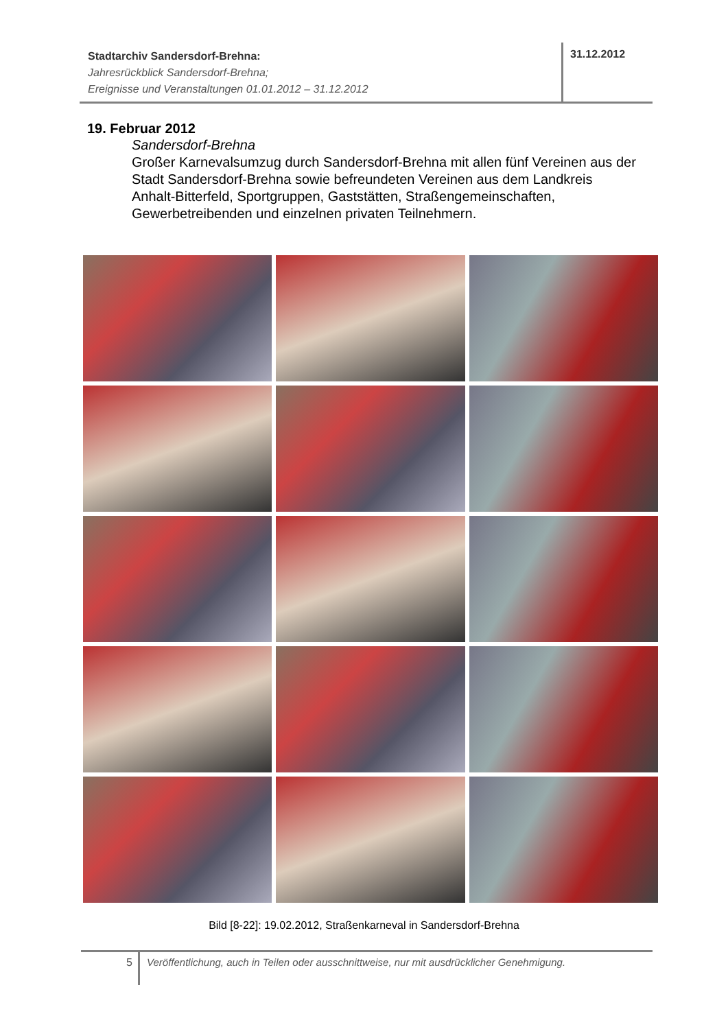Stadtarchiv Sandersdorf-Brehna:
Jahresrückblick Sandersdorf-Brehna;
Ereignisse und Veranstaltungen 01.01.2012 – 31.12.2012
31.12.2012
19. Februar 2012
Sandersdorf-Brehna
Großer Karnevalsumzug durch Sandersdorf-Brehna mit allen fünf Vereinen aus der Stadt Sandersdorf-Brehna sowie befreundeten Vereinen aus dem Landkreis Anhalt-Bitterfeld, Sportgruppen, Gaststätten, Straßengemeinschaften, Gewerbetreibenden und einzelnen privaten Teilnehmern.
Bild [8-22]: 19.02.2012, Straßenkarneval in Sandersdorf-Brehna
5 Veröffentlichung, auch in Teilen oder ausschnittweise, nur mit ausdrücklicher Genehmigung.